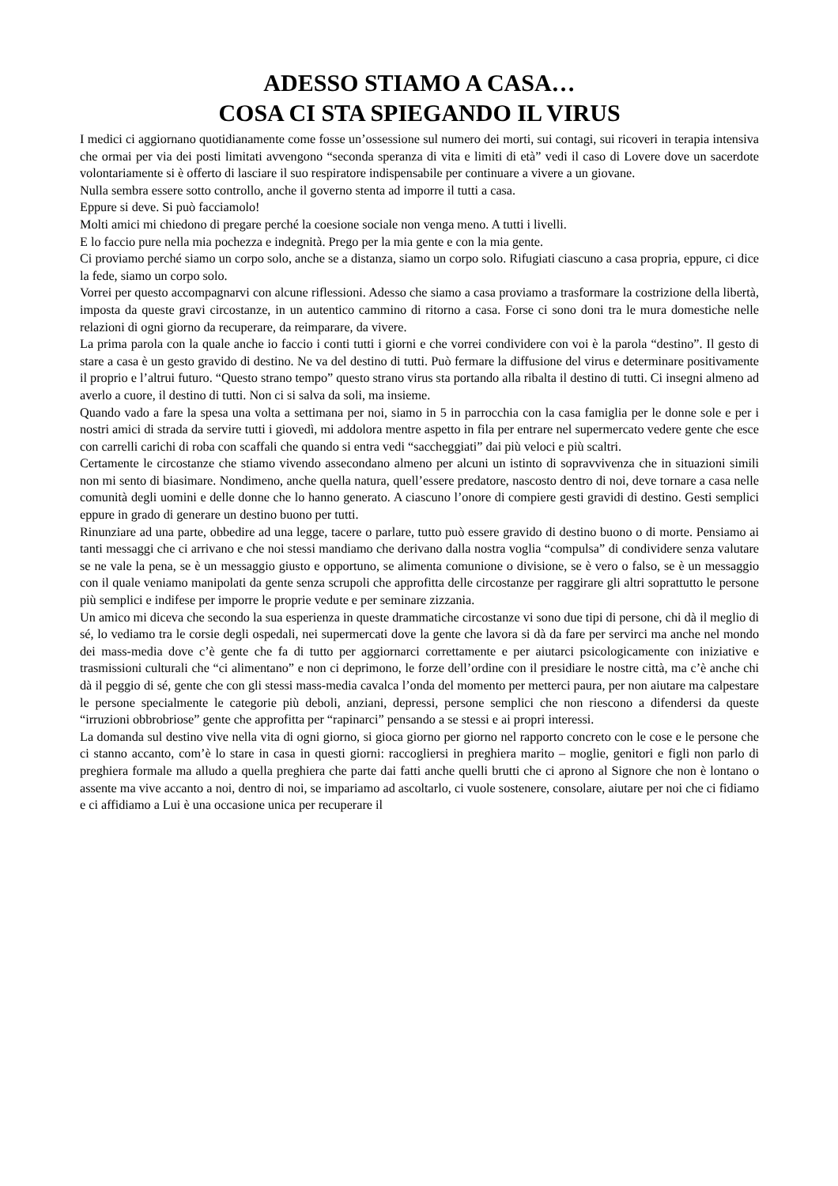ADESSO STIAMO A CASA…
COSA CI STA SPIEGANDO IL VIRUS
I medici ci aggiornano quotidianamente come fosse un’ossessione sul numero dei morti, sui contagi, sui ricoveri in terapia intensiva che ormai per via dei posti limitati avvengono “seconda speranza di vita e limiti di età” vedi il caso di Lovere dove un sacerdote volontariamente si è offerto di lasciare il suo respiratore indispensabile per continuare a vivere a un giovane.
Nulla sembra essere sotto controllo, anche il governo stenta ad imporre il tutti a casa.
Eppure si deve. Si può facciamolo!
Molti amici mi chiedono di pregare perché la coesione sociale non venga meno. A tutti i livelli.
E lo faccio pure nella mia pochezza e indegnità. Prego per la mia gente e con la mia gente.
Ci proviamo perché siamo un corpo solo, anche se a distanza, siamo un corpo solo. Rifugiati ciascuno a casa propria, eppure, ci dice la fede, siamo un corpo solo.
Vorrei per questo accompagnarvi con alcune riflessioni. Adesso che siamo a casa proviamo a trasformare la costrizione della libertà, imposta da queste gravi circostanze, in un autentico cammino di ritorno a casa. Forse ci sono doni tra le mura domestiche nelle relazioni di ogni giorno da recuperare, da reimparare, da vivere.
La prima parola con la quale anche io faccio i conti tutti i giorni e che vorrei condividere con voi è la parola “destino”. Il gesto di stare a casa è un gesto gravido di destino. Ne va del destino di tutti. Può fermare la diffusione del virus e determinare positivamente il proprio e l’altrui futuro. “Questo strano tempo” questo strano virus sta portando alla ribalta il destino di tutti. Ci insegni almeno ad averlo a cuore, il destino di tutti. Non ci si salva da soli, ma insieme.
Quando vado a fare la spesa una volta a settimana per noi, siamo in 5 in parrocchia con la casa famiglia per le donne sole e per i nostri amici di strada da servire tutti i giovedì, mi addolora mentre aspetto in fila per entrare nel supermercato vedere gente che esce con carrelli carichi di roba con scaffali che quando si entra vedi “saccheggiati” dai più veloci e più scaltri.
Certamente le circostanze che stiamo vivendo assecondano almeno per alcuni un istinto di sopravvivenza che in situazioni simili non mi sento di biasimare. Nondimeno, anche quella natura, quell’essere predatore, nascosto dentro di noi, deve tornare a casa nelle comunità degli uomini e delle donne che lo hanno generato. A ciascuno l’onore di compiere gesti gravidi di destino. Gesti semplici eppure in grado di generare un destino buono per tutti.
Rinunziare ad una parte, obbedire ad una legge, tacere o parlare, tutto può essere gravido di destino buono o di morte. Pensiamo ai tanti messaggi che ci arrivano e che noi stessi mandiamo che derivano dalla nostra voglia “compulsa” di condividere senza valutare se ne vale la pena, se è un messaggio giusto e opportuno, se alimenta comunione o divisione, se è vero o falso, se è un messaggio con il quale veniamo manipolati da gente senza scrupoli che approfitta delle circostanze per raggirare gli altri soprattutto le persone più semplici e indifese per imporre le proprie vedute e per seminare zizzania.
Un amico mi diceva che secondo la sua esperienza in queste drammatiche circostanze vi sono due tipi di persone, chi dà il meglio di sé, lo vediamo tra le corsie degli ospedali, nei supermercati dove la gente che lavora si dà da fare per servirci ma anche nel mondo dei mass-media dove c’è gente che fa di tutto per aggiornarci correttamente e per aiutarci psicologicamente con iniziative e trasmissioni culturali che “ci alimentano” e non ci deprimono, le forze dell’ordine con il presidiare le nostre città, ma c’è anche chi dà il peggio di sé, gente che con gli stessi mass-media cavalca l’onda del momento per metterci paura, per non aiutare ma calpestare le persone specialmente le categorie più deboli, anziani, depressi, persone semplici che non riescono a difendersi da queste “irruzioni obbrobriose” gente che approfitta per “rapinarci” pensando a se stessi e ai propri interessi.
La domanda sul destino vive nella vita di ogni giorno, si gioca giorno per giorno nel rapporto concreto con le cose e le persone che ci stanno accanto, com’è lo stare in casa in questi giorni: raccogliersi in preghiera marito – moglie, genitori e figli non parlo di preghiera formale ma alludo a quella preghiera che parte dai fatti anche quelli brutti che ci aprono al Signore che non è lontano o assente ma vive accanto a noi, dentro di noi, se impariamo ad ascoltarlo, ci vuole sostenere, consolare, aiutare per noi che ci fidiamo e ci affidiamo a Lui è una occasione unica per recuperare il